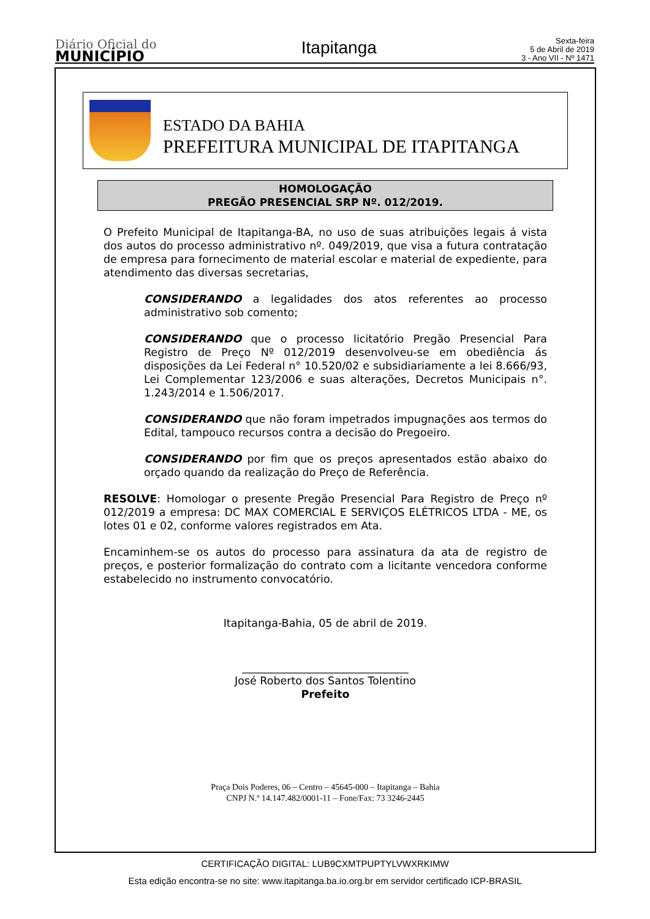Diário Oficial do
MUNICÍPIO
Itapitanga
Sexta-feira
5 de Abril de 2019
3 - Ano VII - Nº 1471
ESTADO DA BAHIA
PREFEITURA MUNICIPAL DE ITAPITANGA
HOMOLOGAÇÃO
PREGÃO PRESENCIAL SRP Nº. 012/2019.
O Prefeito Municipal de Itapitanga-BA, no uso de suas atribuições legais á vista dos autos do processo administrativo nº. 049/2019, que visa a futura contratação de empresa para fornecimento de material escolar e material de expediente, para atendimento das diversas secretarias,
CONSIDERANDO a legalidades dos atos referentes ao processo administrativo sob comento;
CONSIDERANDO que o processo licitatório Pregão Presencial Para Registro de Preço Nº 012/2019 desenvolveu-se em obediência ás disposições da Lei Federal n° 10.520/02 e subsidiariamente a lei 8.666/93, Lei Complementar 123/2006 e suas alterações, Decretos Municipais n°. 1.243/2014 e 1.506/2017.
CONSIDERANDO que não foram impetrados impugnações aos termos do Edital, tampouco recursos contra a decisão do Pregoeiro.
CONSIDERANDO por fim que os preços apresentados estão abaixo do orçado quando da realização do Preço de Referência.
RESOLVE: Homologar o presente Pregão Presencial Para Registro de Preço nº 012/2019 a empresa: DC MAX COMERCIAL E SERVIÇOS ELÉTRICOS LTDA - ME, os lotes 01 e 02, conforme valores registrados em Ata.
Encaminhem-se os autos do processo para assinatura da ata de registro de preços, e posterior formalização do contrato com a licitante vencedora conforme estabelecido no instrumento convocatório.
Itapitanga-Bahia, 05 de abril de 2019.
_______________________________
José Roberto dos Santos Tolentino
Prefeito
Praça Dois Poderes, 06 – Centro – 45645-000 – Itapitanga – Bahia
CNPJ N.º 14.147.482/0001-11 – Fone/Fax: 73 3246-2445
CERTIFICAÇÃO DIGITAL: LUB9CXMTPUPTYLVWXRKIMW
Esta edição encontra-se no site: www.itapitanga.ba.io.org.br em servidor certificado ICP-BRASIL